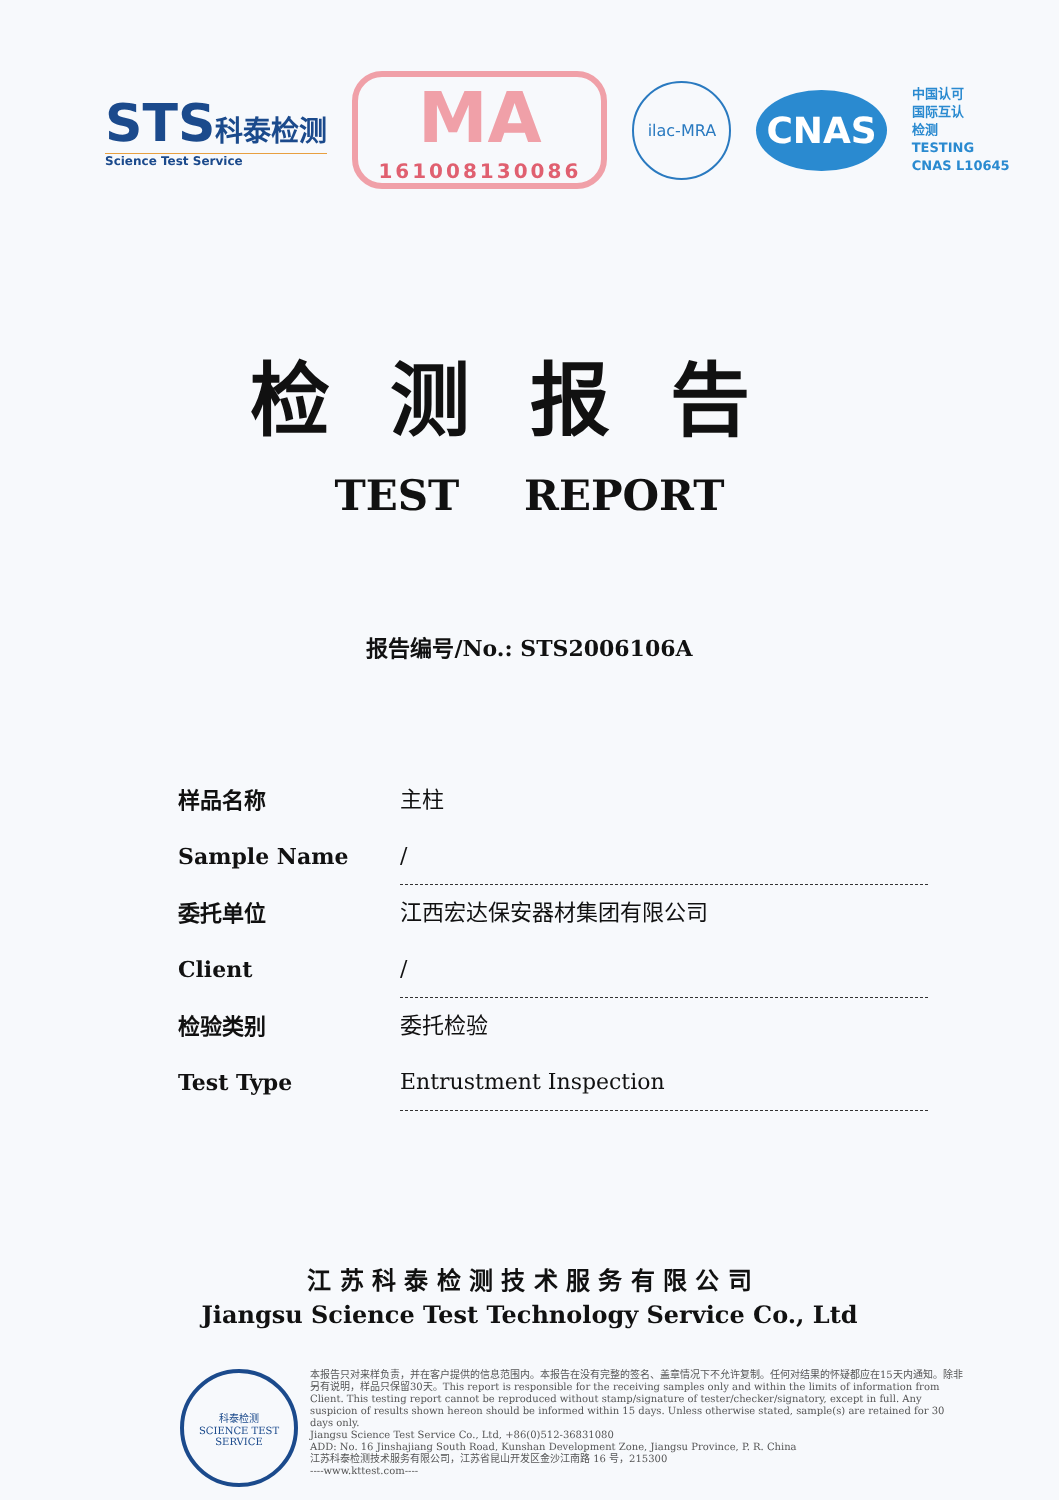STS 科泰检测
Science Test Service
MA
161008130086
ilac-MRA
CNAS
中国认可
国际互认
检测
TESTING
CNAS L10645
检测报告
TEST REPORT
报告编号/No.: STS2006106A
样品名称
Sample Name
主柱
/
委托单位
Client
江西宏达保安器材集团有限公司
/
检验类别
Test Type
委托检验
Entrustment Inspection
江 苏 科 泰 检 测 技 术 服 务 有 限 公 司
Jiangsu Science Test Technology Service Co., Ltd
科泰检测
SCIENCE TEST SERVICE
本报告只对来样负责，并在客户提供的信息范围内。本报告在没有完整的签名、盖章情况下不允许复制。任何对结果的怀疑都应在15天内通知。除非另有说明，样品只保留30天。This report is responsible for the receiving samples only and within the limits of information from Client. This testing report cannot be reproduced without stamp/signature of tester/checker/signatory, except in full. Any suspicion of results shown hereon should be informed within 15 days. Unless otherwise stated, sample(s) are retained for 30 days only.
Jiangsu Science Test Service Co., Ltd, +86(0)512-36831080
ADD: No. 16 Jinshajiang South Road, Kunshan Development Zone, Jiangsu Province, P. R. China
江苏科泰检测技术服务有限公司，江苏省昆山开发区金沙江南路 16 号，215300
----www.kttest.com----